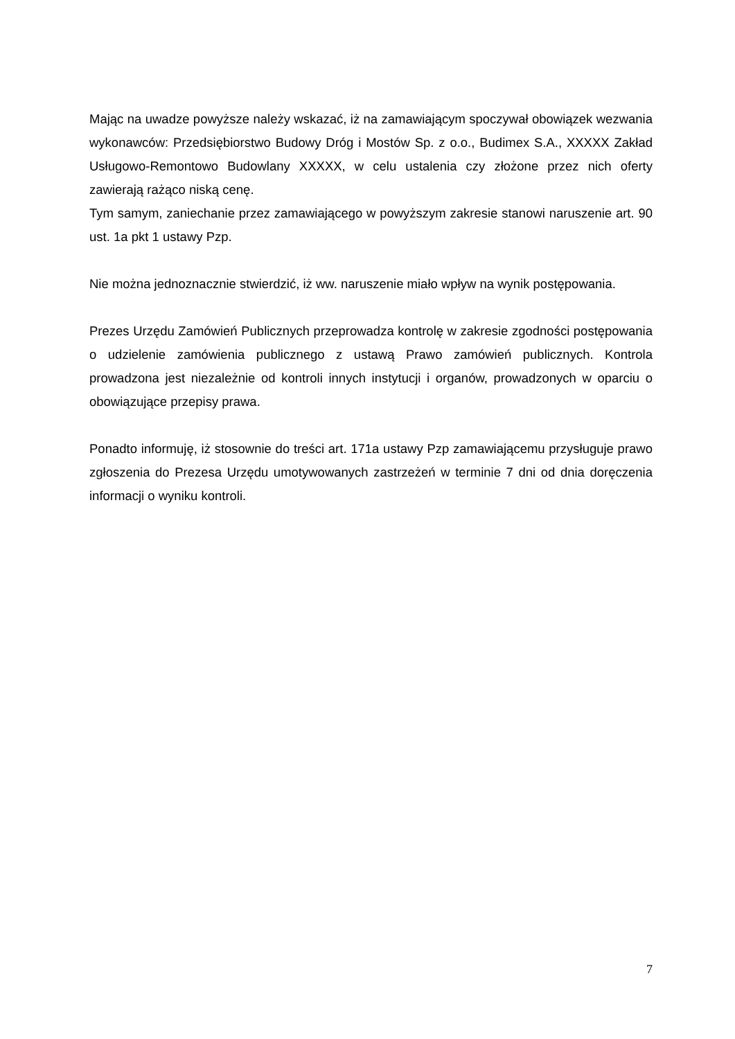Mając na uwadze powyższe należy wskazać, iż na zamawiającym spoczywał obowiązek wezwania wykonawców: Przedsiębiorstwo Budowy Dróg i Mostów Sp. z o.o., Budimex S.A., XXXXX Zakład Usługowo-Remontowo Budowlany XXXXX, w celu ustalenia czy złożone przez nich oferty zawierają rażąco niską cenę.
Tym samym, zaniechanie przez zamawiającego w powyższym zakresie stanowi naruszenie art. 90 ust. 1a pkt 1 ustawy Pzp.
Nie można jednoznacznie stwierdzić, iż ww. naruszenie miało wpływ na wynik postępowania.
Prezes Urzędu Zamówień Publicznych przeprowadza kontrolę w zakresie zgodności postępowania o udzielenie zamówienia publicznego z ustawą Prawo zamówień publicznych. Kontrola prowadzona jest niezależnie od kontroli innych instytucji i organów, prowadzonych w oparciu o obowiązujące przepisy prawa.
Ponadto informuję, iż stosownie do treści art. 171a ustawy Pzp zamawiającemu przysługuje prawo zgłoszenia do Prezesa Urzędu umotywowanych zastrzeżeń w terminie 7 dni od dnia doręczenia informacji o wyniku kontroli.
7